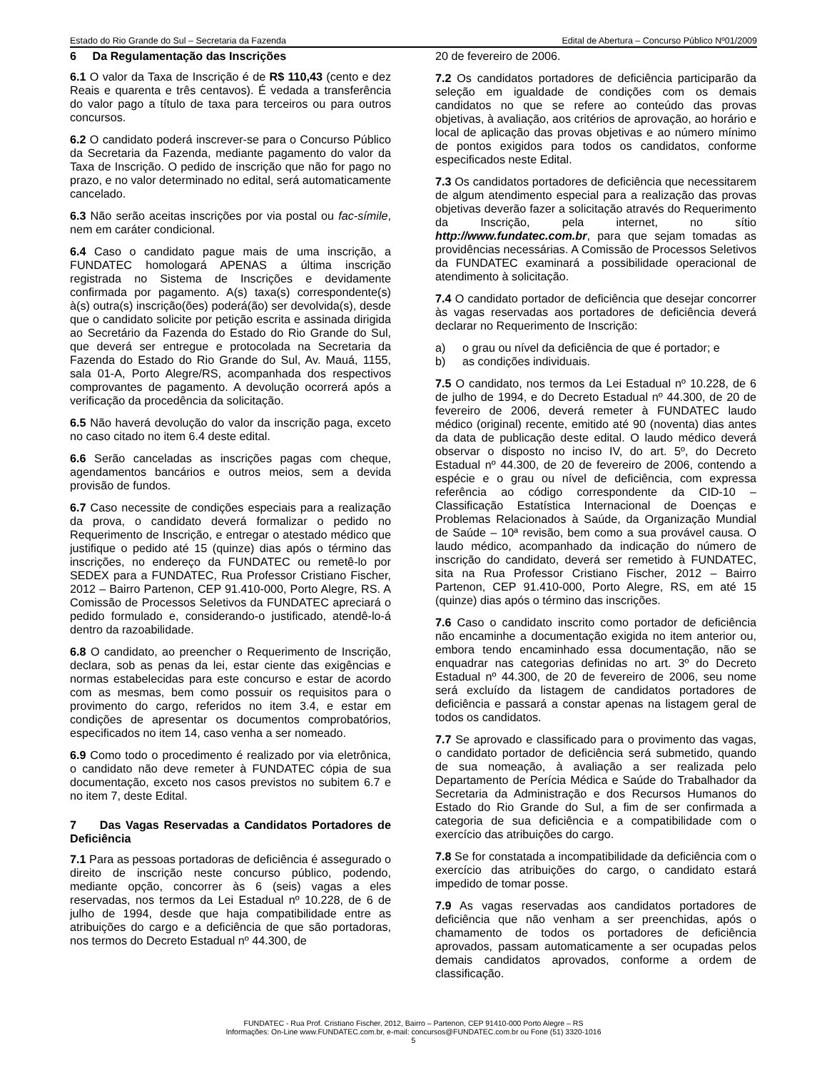Estado do Rio Grande do Sul – Secretaria da Fazenda Edital de Abertura – Concurso Público Nº01/2009
6 Da Regulamentação das Inscrições
6.1 O valor da Taxa de Inscrição é de R$ 110,43 (cento e dez Reais e quarenta e três centavos). É vedada a transferência do valor pago a título de taxa para terceiros ou para outros concursos.
6.2 O candidato poderá inscrever-se para o Concurso Público da Secretaria da Fazenda, mediante pagamento do valor da Taxa de Inscrição. O pedido de inscrição que não for pago no prazo, e no valor determinado no edital, será automaticamente cancelado.
6.3 Não serão aceitas inscrições por via postal ou fac-símile, nem em caráter condicional.
6.4 Caso o candidato pague mais de uma inscrição, a FUNDATEC homologará APENAS a última inscrição registrada no Sistema de Inscrições e devidamente confirmada por pagamento. A(s) taxa(s) correspondente(s) à(s) outra(s) inscrição(ões) poderá(ão) ser devolvida(s), desde que o candidato solicite por petição escrita e assinada dirigida ao Secretário da Fazenda do Estado do Rio Grande do Sul, que deverá ser entregue e protocolada na Secretaria da Fazenda do Estado do Rio Grande do Sul, Av. Mauá, 1155, sala 01-A, Porto Alegre/RS, acompanhada dos respectivos comprovantes de pagamento. A devolução ocorrerá após a verificação da procedência da solicitação.
6.5 Não haverá devolução do valor da inscrição paga, exceto no caso citado no item 6.4 deste edital.
6.6 Serão canceladas as inscrições pagas com cheque, agendamentos bancários e outros meios, sem a devida provisão de fundos.
6.7 Caso necessite de condições especiais para a realização da prova, o candidato deverá formalizar o pedido no Requerimento de Inscrição, e entregar o atestado médico que justifique o pedido até 15 (quinze) dias após o término das inscrições, no endereço da FUNDATEC ou remetê-lo por SEDEX para a FUNDATEC, Rua Professor Cristiano Fischer, 2012 – Bairro Partenon, CEP 91.410-000, Porto Alegre, RS. A Comissão de Processos Seletivos da FUNDATEC apreciará o pedido formulado e, considerando-o justificado, atendê-lo-á dentro da razoabilidade.
6.8 O candidato, ao preencher o Requerimento de Inscrição, declara, sob as penas da lei, estar ciente das exigências e normas estabelecidas para este concurso e estar de acordo com as mesmas, bem como possuir os requisitos para o provimento do cargo, referidos no item 3.4, e estar em condições de apresentar os documentos comprobatórios, especificados no item 14, caso venha a ser nomeado.
6.9 Como todo o procedimento é realizado por via eletrônica, o candidato não deve remeter à FUNDATEC cópia de sua documentação, exceto nos casos previstos no subitem 6.7 e no item 7, deste Edital.
7 Das Vagas Reservadas a Candidatos Portadores de Deficiência
7.1 Para as pessoas portadoras de deficiência é assegurado o direito de inscrição neste concurso público, podendo, mediante opção, concorrer às 6 (seis) vagas a eles reservadas, nos termos da Lei Estadual nº 10.228, de 6 de julho de 1994, desde que haja compatibilidade entre as atribuições do cargo e a deficiência de que são portadoras, nos termos do Decreto Estadual nº 44.300, de
20 de fevereiro de 2006.
7.2 Os candidatos portadores de deficiência participarão da seleção em igualdade de condições com os demais candidatos no que se refere ao conteúdo das provas objetivas, à avaliação, aos critérios de aprovação, ao horário e local de aplicação das provas objetivas e ao número mínimo de pontos exigidos para todos os candidatos, conforme especificados neste Edital.
7.3 Os candidatos portadores de deficiência que necessitarem de algum atendimento especial para a realização das provas objetivas deverão fazer a solicitação através do Requerimento da Inscrição, pela internet, no sítio http://www.fundatec.com.br, para que sejam tomadas as providências necessárias. A Comissão de Processos Seletivos da FUNDATEC examinará a possibilidade operacional de atendimento à solicitação.
7.4 O candidato portador de deficiência que desejar concorrer às vagas reservadas aos portadores de deficiência deverá declarar no Requerimento de Inscrição:
a) o grau ou nível da deficiência de que é portador; e
b) as condições individuais.
7.5 O candidato, nos termos da Lei Estadual nº 10.228, de 6 de julho de 1994, e do Decreto Estadual nº 44.300, de 20 de fevereiro de 2006, deverá remeter à FUNDATEC laudo médico (original) recente, emitido até 90 (noventa) dias antes da data de publicação deste edital. O laudo médico deverá observar o disposto no inciso IV, do art. 5º, do Decreto Estadual nº 44.300, de 20 de fevereiro de 2006, contendo a espécie e o grau ou nível de deficiência, com expressa referência ao código correspondente da CID-10 – Classificação Estatística Internacional de Doenças e Problemas Relacionados à Saúde, da Organização Mundial de Saúde – 10ª revisão, bem como a sua provável causa. O laudo médico, acompanhado da indicação do número de inscrição do candidato, deverá ser remetido à FUNDATEC, sita na Rua Professor Cristiano Fischer, 2012 – Bairro Partenon, CEP 91.410-000, Porto Alegre, RS, em até 15 (quinze) dias após o término das inscrições.
7.6 Caso o candidato inscrito como portador de deficiência não encaminhe a documentação exigida no item anterior ou, embora tendo encaminhado essa documentação, não se enquadrar nas categorias definidas no art. 3º do Decreto Estadual nº 44.300, de 20 de fevereiro de 2006, seu nome será excluído da listagem de candidatos portadores de deficiência e passará a constar apenas na listagem geral de todos os candidatos.
7.7 Se aprovado e classificado para o provimento das vagas, o candidato portador de deficiência será submetido, quando de sua nomeação, à avaliação a ser realizada pelo Departamento de Perícia Médica e Saúde do Trabalhador da Secretaria da Administração e dos Recursos Humanos do Estado do Rio Grande do Sul, a fim de ser confirmada a categoria de sua deficiência e a compatibilidade com o exercício das atribuições do cargo.
7.8 Se for constatada a incompatibilidade da deficiência com o exercício das atribuições do cargo, o candidato estará impedido de tomar posse.
7.9 As vagas reservadas aos candidatos portadores de deficiência que não venham a ser preenchidas, após o chamamento de todos os portadores de deficiência aprovados, passam automaticamente a ser ocupadas pelos demais candidatos aprovados, conforme a ordem de classificação.
FUNDATEC - Rua Prof. Cristiano Fischer, 2012, Bairro – Partenon, CEP 91410-000 Porto Alegre – RS
Informações: On-Line www.FUNDATEC.com.br, e-mail: concursos@FUNDATEC.com.br ou Fone (51) 3320-1016
5